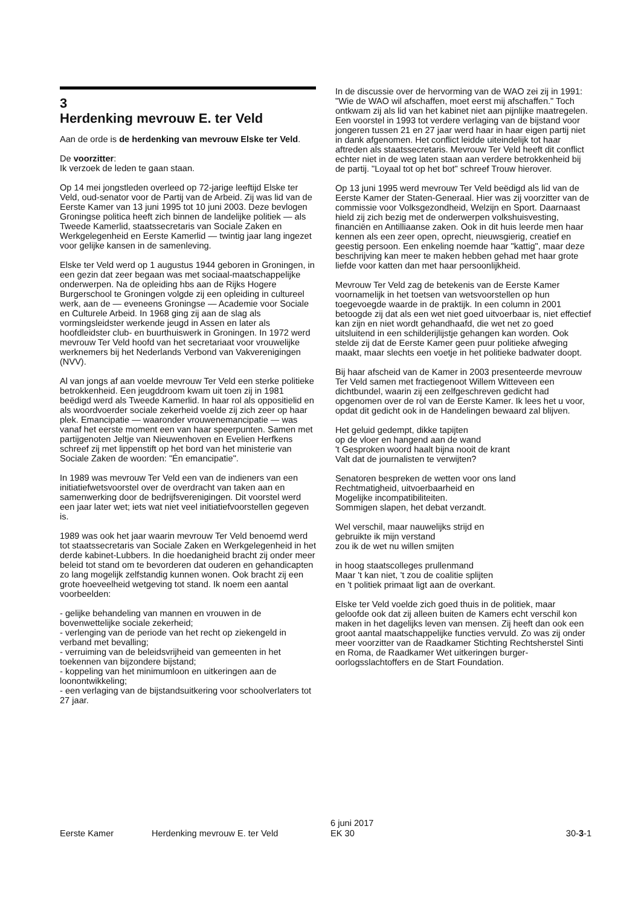3
Herdenking mevrouw E. ter Veld
Aan de orde is de herdenking van mevrouw Elske ter Veld.
De voorzitter:
Ik verzoek de leden te gaan staan.
Op 14 mei jongstleden overleed op 72-jarige leeftijd Elske ter Veld, oud-senator voor de Partij van de Arbeid. Zij was lid van de Eerste Kamer van 13 juni 1995 tot 10 juni 2003. Deze bevlogen Groningse politica heeft zich binnen de landelijke politiek — als Tweede Kamerlid, staatssecretaris van Sociale Zaken en Werkgelegenheid en Eerste Kamerlid — twintig jaar lang ingezet voor gelijke kansen in de samenleving.
Elske ter Veld werd op 1 augustus 1944 geboren in Groningen, in een gezin dat zeer begaan was met sociaal-maatschappelijke onderwerpen. Na de opleiding hbs aan de Rijks Hogere Burgerschool te Groningen volgde zij een opleiding in cultureel werk, aan de — eveneens Groningse — Academie voor Sociale en Culturele Arbeid. In 1968 ging zij aan de slag als vormingsleidster werkende jeugd in Assen en later als hoofdleidster club- en buurthuiswerk in Groningen. In 1972 werd mevrouw Ter Veld hoofd van het secretariaat voor vrouwelijke werknemers bij het Nederlands Verbond van Vakverenigingen (NVV).
Al van jongs af aan voelde mevrouw Ter Veld een sterke politieke betrokkenheid. Een jeugddroom kwam uit toen zij in 1981 beëdigd werd als Tweede Kamerlid. In haar rol als oppositielid en als woordvoerder sociale zekerheid voelde zij zich zeer op haar plek. Emancipatie — waaronder vrouwenemancipatie — was vanaf het eerste moment een van haar speerpunten. Samen met partijgenoten Jeltje van Nieuwenhoven en Evelien Herfkens schreef zij met lippenstift op het bord van het ministerie van Sociale Zaken de woorden: "Én emancipatie".
In 1989 was mevrouw Ter Veld een van de indieners van een initiatiefwetsvoorstel over de overdracht van taken aan en samenwerking door de bedrijfsverenigingen. Dit voorstel werd een jaar later wet; iets wat niet veel initiatiefvoorstellen gegeven is.
1989 was ook het jaar waarin mevrouw Ter Veld benoemd werd tot staatssecretaris van Sociale Zaken en Werkgelegenheid in het derde kabinet-Lubbers. In die hoedanigheid bracht zij onder meer beleid tot stand om te bevorderen dat ouderen en gehandicapten zo lang mogelijk zelfstandig kunnen wonen. Ook bracht zij een grote hoeveelheid wetgeving tot stand. Ik noem een aantal voorbeelden:
- gelijke behandeling van mannen en vrouwen in de bovenwettelijke sociale zekerheid;
- verlenging van de periode van het recht op ziekengeld in verband met bevalling;
- verruiming van de beleidsvrijheid van gemeenten in het toekennen van bijzondere bijstand;
- koppeling van het minimumloon en uitkeringen aan de loonontwikkeling;
- een verlaging van de bijstandsuitkering voor schoolverlaters tot 27 jaar.
In de discussie over de hervorming van de WAO zei zij in 1991: "Wie de WAO wil afschaffen, moet eerst mij afschaffen." Toch ontkwam zij als lid van het kabinet niet aan pijnlijke maatregelen. Een voorstel in 1993 tot verdere verlaging van de bijstand voor jongeren tussen 21 en 27 jaar werd haar in haar eigen partij niet in dank afgenomen. Het conflict leidde uiteindelijk tot haar aftreden als staatssecretaris. Mevrouw Ter Veld heeft dit conflict echter niet in de weg laten staan aan verdere betrokkenheid bij de partij. "Loyaal tot op het bot" schreef Trouw hierover.
Op 13 juni 1995 werd mevrouw Ter Veld beëdigd als lid van de Eerste Kamer der Staten-Generaal. Hier was zij voorzitter van de commissie voor Volksgezondheid, Welzijn en Sport. Daarnaast hield zij zich bezig met de onderwerpen volkshuisvesting, financiën en Antilliaanse zaken. Ook in dit huis leerde men haar kennen als een zeer open, oprecht, nieuwsgierig, creatief en geestig persoon. Een enkeling noemde haar "kattig", maar deze beschrijving kan meer te maken hebben gehad met haar grote liefde voor katten dan met haar persoonlijkheid.
Mevrouw Ter Veld zag de betekenis van de Eerste Kamer voornamelijk in het toetsen van wetsvoorstellen op hun toegevoegde waarde in de praktijk. In een column in 2001 betoogde zij dat als een wet niet goed uitvoerbaar is, niet effectief kan zijn en niet wordt gehandhaafd, die wet net zo goed uitsluitend in een schilderijlijstje gehangen kan worden. Ook stelde zij dat de Eerste Kamer geen puur politieke afweging maakt, maar slechts een voetje in het politieke badwater doopt.
Bij haar afscheid van de Kamer in 2003 presenteerde mevrouw Ter Veld samen met fractiegenoot Willem Witteveen een dichtbundel, waarin zij een zelfgeschreven gedicht had opgenomen over de rol van de Eerste Kamer. Ik lees het u voor, opdat dit gedicht ook in de Handelingen bewaard zal blijven.
Het geluid gedempt, dikke tapijten
op de vloer en hangend aan de wand
't Gesproken woord haalt bijna nooit de krant
Valt dat de journalisten te verwijten?
Senatoren bespreken de wetten voor ons land
Rechtmatigheid, uitvoerbaarheid en
Mogelijke incompatibiliteiten.
Sommigen slapen, het debat verzandt.
Wel verschil, maar nauwelijks strijd en
gebruikte ik mijn verstand
zou ik de wet nu willen smijten
in hoog staatscolleges prullenmand
Maar 't kan niet, 't zou de coalitie splijten
en 't politiek primaat ligt aan de overkant.
Elske ter Veld voelde zich goed thuis in de politiek, maar geloofde ook dat zij alleen buiten de Kamers echt verschil kon maken in het dagelijks leven van mensen. Zij heeft dan ook een groot aantal maatschappelijke functies vervuld. Zo was zij onder meer voorzitter van de Raadkamer Stichting Rechtsherstel Sinti en Roma, de Raadkamer Wet uitkeringen burger-oorlogsslachtoffers en de Start Foundation.
Eerste Kamer
Herdenking mevrouw E. ter Veld
6 juni 2017
EK 30
30-3-1